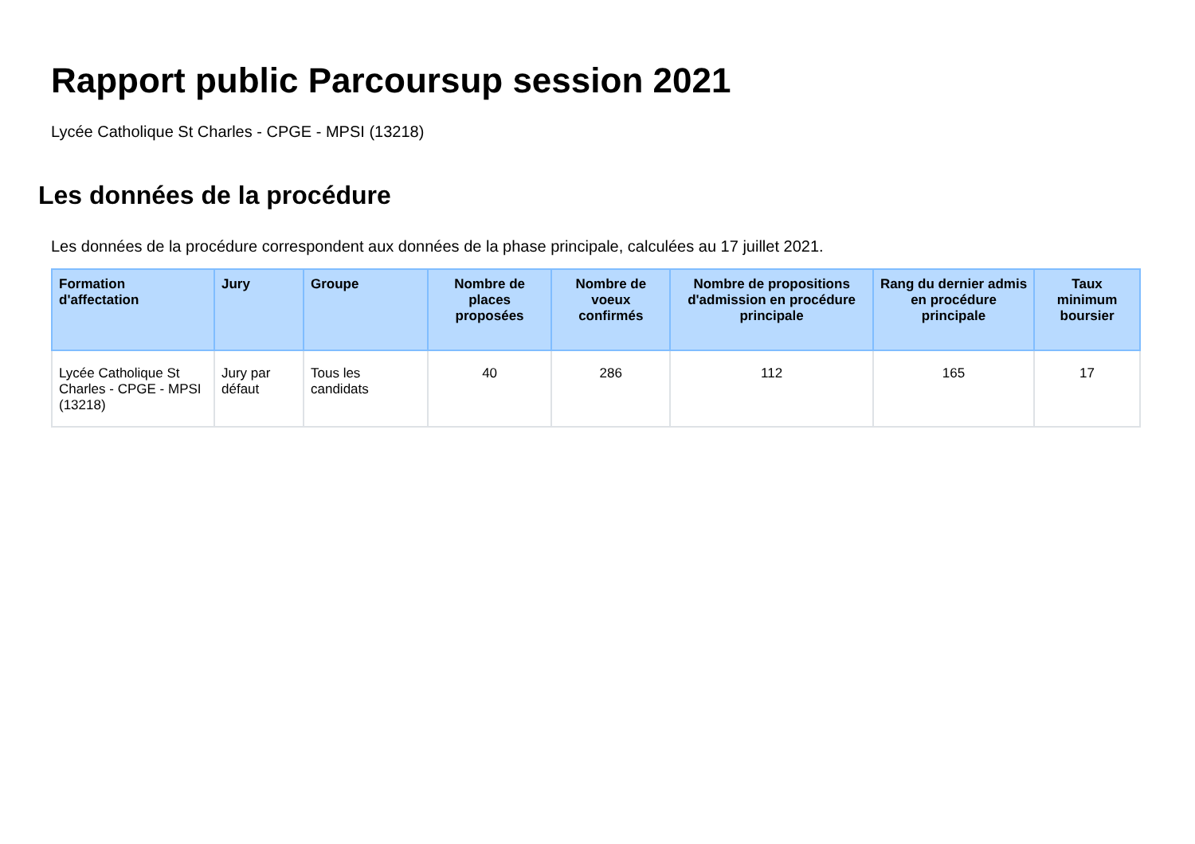Rapport public Parcoursup session 2021
Lycée Catholique St Charles - CPGE - MPSI (13218)
Les données de la procédure
Les données de la procédure correspondent aux données de la phase principale, calculées au 17 juillet 2021.
| Formation d'affectation | Jury | Groupe | Nombre de places proposées | Nombre de voeux confirmés | Nombre de propositions d'admission en procédure principale | Rang du dernier admis en procédure principale | Taux minimum boursier |
| --- | --- | --- | --- | --- | --- | --- | --- |
| Lycée Catholique St Charles - CPGE - MPSI (13218) | Jury par défaut | Tous les candidats | 40 | 286 | 112 | 165 | 17 |